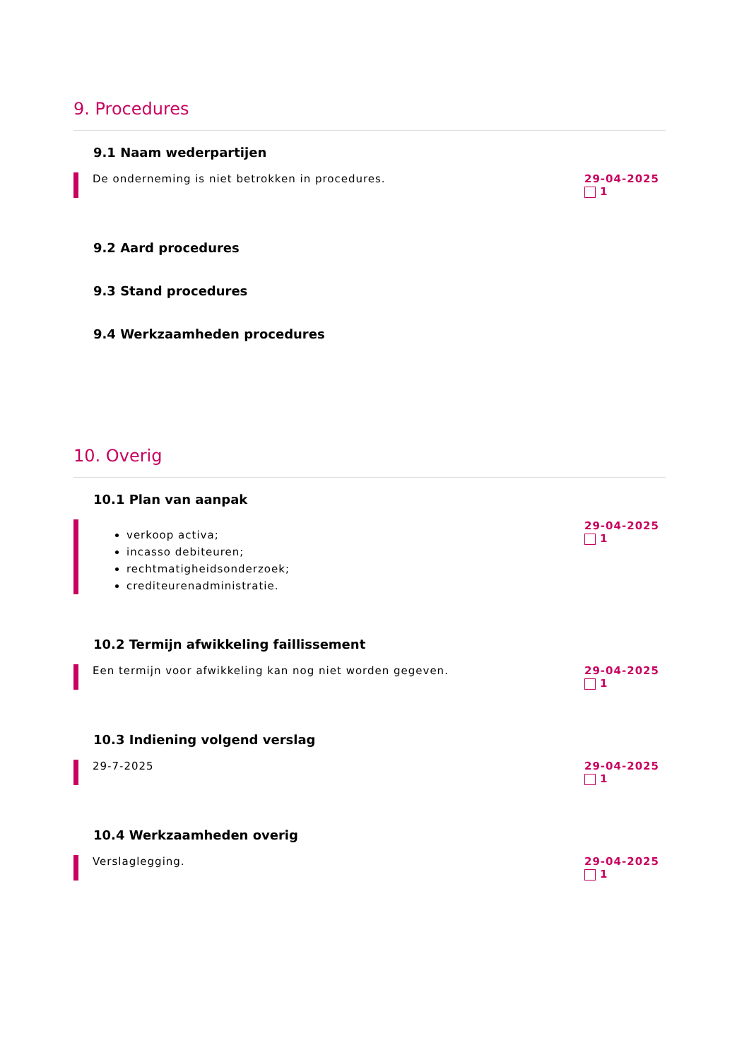9. Procedures
9.1 Naam wederpartijen
De onderneming is niet betrokken in procedures.
29-04-2025
1
9.2 Aard procedures
9.3 Stand procedures
9.4 Werkzaamheden procedures
10. Overig
10.1 Plan van aanpak
verkoop activa;
incasso debiteuren;
rechtmatigheidsonderzoek;
crediteurenadministratie.
29-04-2025
1
10.2 Termijn afwikkeling faillissement
Een termijn voor afwikkeling kan nog niet worden gegeven.
29-04-2025
1
10.3 Indiening volgend verslag
29-7-2025 29-04-2025
1
10.4 Werkzaamheden overig
Verslaglegging. 29-04-2025
1